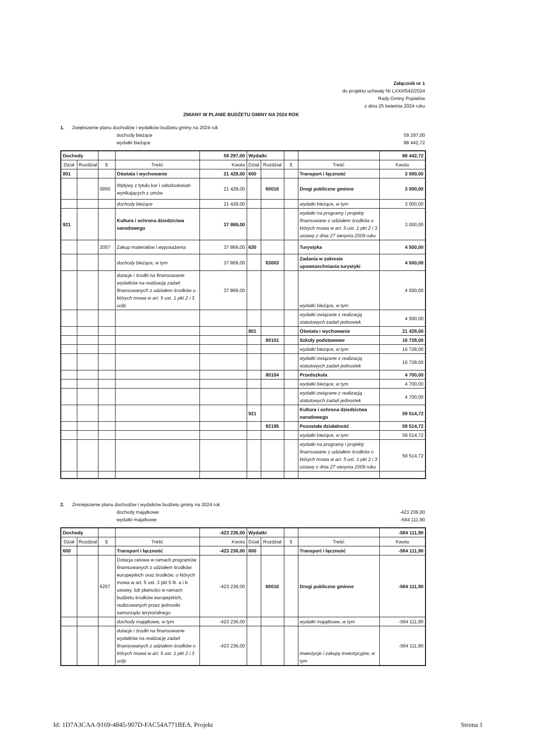Załącznik nr 1
do projektu uchwały Nr LXXII/542/2024
Rady Gminy Popielów
z dnia 25 kwietnia 2024 roku
ZMIANY W PLANIE BUDŻETU GMINY NA 2024 ROK
1. Zwiększenie planu dochodów i wydatków budżetu gminy na 2024 rok
dochody bieżące 59 297,00
wydatki bieżące 88 442,72
| Dochody | | | | 59 297,00 | Wydatki | | | | 88 442,72 |
| Dział | Rozdział | § | Treść | Kwota | Dział | Rozdział | § | Treść | Kwota |
| 801 | | | Oświata i wychowanie | 21 428,00 | 600 | | | Transport i łączność | 3 000,00 |
| | | 0950 | Wpływy z tytułu kar i odszkodowań wynikających z umów | 21 428,00 | | 60016 | | Drogi publiczne gminne | 3 000,00 |
| | | | dochody bieżące | 21 428,00 | | | | wydatki bieżące, w tym | 3 000,00 |
| 921 | | | Kultura i ochrona dziedzictwa narodowego | 37 869,00 | | | | wydatki na programy i projekty finansowane z udziałem środków o których mowa w art. 5 ust. 1 pkt 2 i 3 ustawy z dnia 27 sierpnia 2009 roku | 3 000,00 |
| | | 2057 | Zakup materiałów i wyposażenia | 37 869,00 | 630 | | | Turystyka | 4 500,00 |
| | | | dochody bieżące, w tym | 37 869,00 | | 63003 | | Zadania w zakresie upowszechniania turystyki | 4 500,00 |
| | | | dotacje i środki na finansowanie wydatków na realizację zadań finansowanych z udziałem środków o których mowa w art. 5 ust. 1 pkt 2 i 3 uofp | 37 869,00 | | | | wydatki bieżące, w tym | 4 500,00 |
| | | | | | | | | wydatki związane z realizacją statutowych zadań jednostek | 4 500,00 |
| | | | | | 801 | | | Oświata i wychowanie | 21 428,00 |
| | | | | | | 80101 | | Szkoły podstawowe | 16 728,00 |
| | | | | | | | | wydatki bieżące, w tym | 16 728,00 |
| | | | | | | | | wydatki związane z realizacją statutowych zadań jednostek | 16 728,00 |
| | | | | | | 80104 | | Przedszkola | 4 700,00 |
| | | | | | | | | wydatki bieżące, w tym | 4 700,00 |
| | | | | | | | | wydatki związane z realizacją statutowych zadań jednostek | 4 700,00 |
| | | | | | 921 | | | Kultura i ochrona dziedzictwa narodowego | 59 514,72 |
| | | | | | | 92195 | | Pozostała działalność | 59 514,72 |
| | | | | | | | | wydatki bieżące, w tym | 59 514,72 |
| | | | | | | | | wydatki na programy i projekty finansowane z udziałem środków o których mowa w art. 5 ust. 1 pkt 2 i 3 ustawy z dnia 27 sierpnia 2009 roku | 59 514,72 |
2. Zmniejszenie planu dochodów i wydatków budżetu gminy na 2024 rok
dochody majątkowe -423 236,00
wydatki majatkowe -564 111,90
| Dochody | | | | -423 236,00 | Wydatki | | | | -564 111,90 |
| Dział | Rozdział | § | Treść | Kwota | Dział | Rozdział | § | Treść | Kwota |
| 600 | | | Transport i łączność | -423 236,00 | 600 | | | Transport i łączność | -564 111,90 |
| | | 6257 | Dotacja celowa w ramach programów finansowanych z udziałem środków europejskich oraz środków, o których mowa w art. 5 ust. 3 pkt 5 lit. a i b ustawy, lub płatności w ramach budżetu środków europejskich, realizowanych przez jednostki samorządu terytorialnego | -423 236,00 | | 60016 | | Drogi publiczne gminne | -564 111,90 |
| | | | dochody majątkowe, w tym | -423 236,00 | | | | wydatki majątkowe, w tym | -564 111,90 |
| | | | dotacje i środki na finansowanie wydatków na realizację zadań finansowanych z udziałem środków o których mowa w art. 5 ust. 1 pkt 2 i 3 uofp | -423 236,00 | | | | inwestycje i zakupy inwestycyjne, w tym | -564 111,90 |
Id: 1D7A3CAA-9169-4845-907D-FAC54A771BEA. Projekt Strona 1